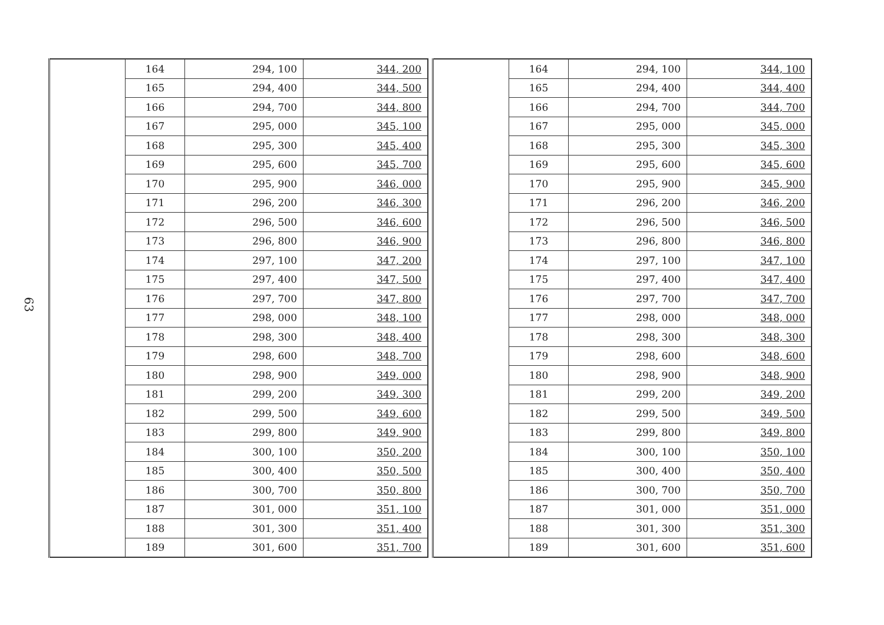63
| | 164 | 294, 100 | 344, 200 |
| | 165 | 294, 400 | 344, 500 |
| | 166 | 294, 700 | 344, 800 |
| | 167 | 295, 000 | 345, 100 |
| | 168 | 295, 300 | 345, 400 |
| | 169 | 295, 600 | 345, 700 |
| | 170 | 295, 900 | 346, 000 |
| | 171 | 296, 200 | 346, 300 |
| | 172 | 296, 500 | 346, 600 |
| | 173 | 296, 800 | 346, 900 |
| | 174 | 297, 100 | 347, 200 |
| | 175 | 297, 400 | 347, 500 |
| | 176 | 297, 700 | 347, 800 |
| | 177 | 298, 000 | 348, 100 |
| | 178 | 298, 300 | 348, 400 |
| | 179 | 298, 600 | 348, 700 |
| | 180 | 298, 900 | 349, 000 |
| | 181 | 299, 200 | 349, 300 |
| | 182 | 299, 500 | 349, 600 |
| | 183 | 299, 800 | 349, 900 |
| | 184 | 300, 100 | 350, 200 |
| | 185 | 300, 400 | 350, 500 |
| | 186 | 300, 700 | 350, 800 |
| | 187 | 301, 000 | 351, 100 |
| | 188 | 301, 300 | 351, 400 |
| | 189 | 301, 600 | 351, 700 |
| | 164 | 294, 100 | 344, 100 |
| | 165 | 294, 400 | 344, 400 |
| | 166 | 294, 700 | 344, 700 |
| | 167 | 295, 000 | 345, 000 |
| | 168 | 295, 300 | 345, 300 |
| | 169 | 295, 600 | 345, 600 |
| | 170 | 295, 900 | 345, 900 |
| | 171 | 296, 200 | 346, 200 |
| | 172 | 296, 500 | 346, 500 |
| | 173 | 296, 800 | 346, 800 |
| | 174 | 297, 100 | 347, 100 |
| | 175 | 297, 400 | 347, 400 |
| | 176 | 297, 700 | 347, 700 |
| | 177 | 298, 000 | 348, 000 |
| | 178 | 298, 300 | 348, 300 |
| | 179 | 298, 600 | 348, 600 |
| | 180 | 298, 900 | 348, 900 |
| | 181 | 299, 200 | 349, 200 |
| | 182 | 299, 500 | 349, 500 |
| | 183 | 299, 800 | 349, 800 |
| | 184 | 300, 100 | 350, 100 |
| | 185 | 300, 400 | 350, 400 |
| | 186 | 300, 700 | 350, 700 |
| | 187 | 301, 000 | 351, 000 |
| | 188 | 301, 300 | 351, 300 |
| | 189 | 301, 600 | 351, 600 |